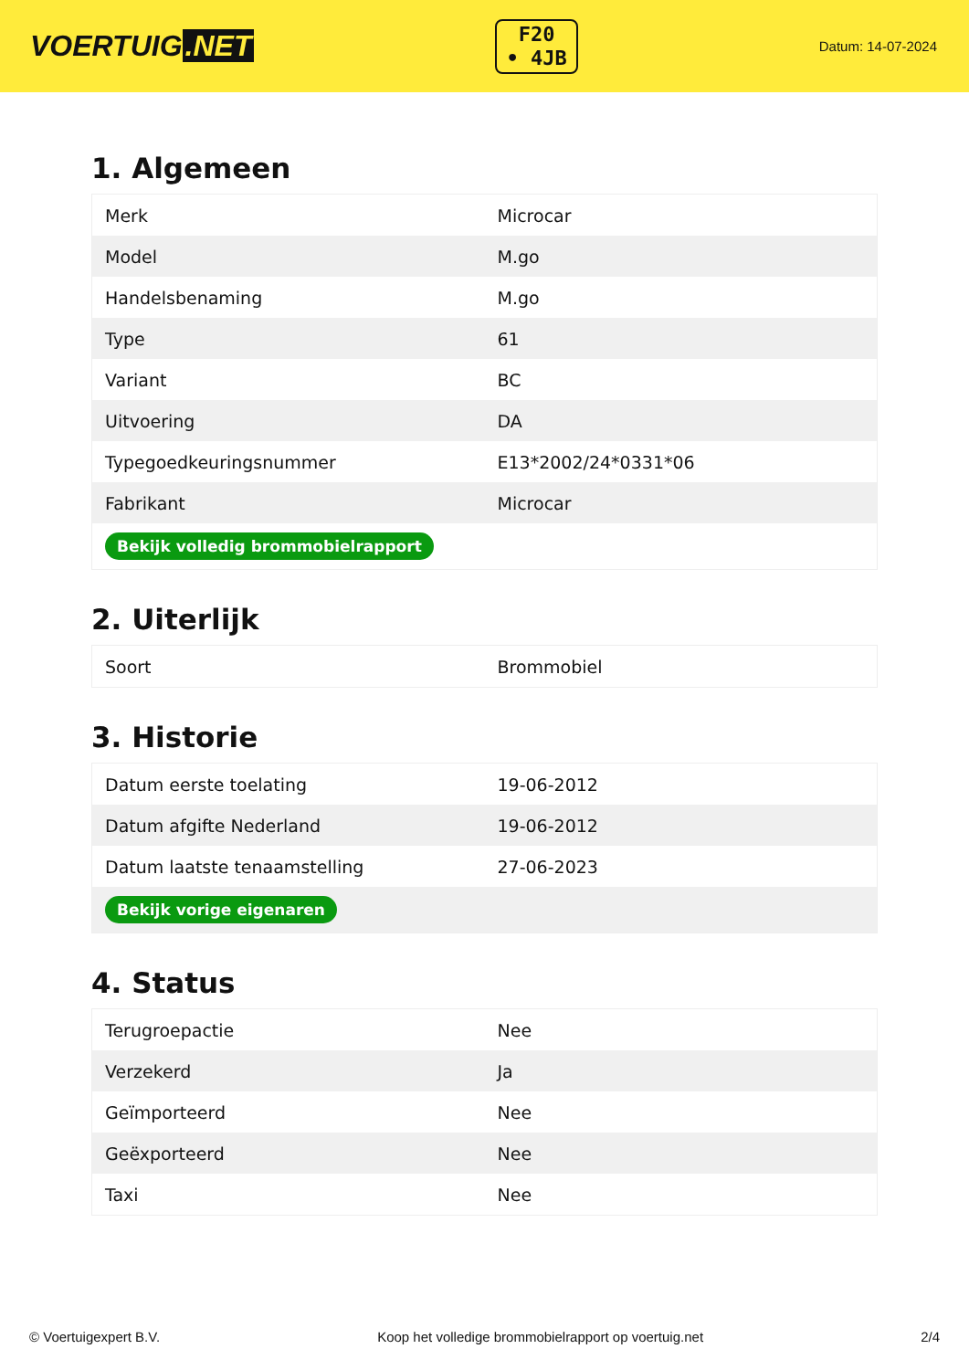VOERTUIG.NET
F20
• 4JB
Datum: 14-07-2024
1. Algemeen
| Merk | Microcar |
| Model | M.go |
| Handelsbenaming | M.go |
| Type | 61 |
| Variant | BC |
| Uitvoering | DA |
| Typegoedkeuringsnummer | E13*2002/24*0331*06 |
| Fabrikant | Microcar |
| Bekijk volledig brommobielrapport | |
2. Uiterlijk
| Soort | Brommobiel |
3. Historie
| Datum eerste toelating | 19-06-2012 |
| Datum afgifte Nederland | 19-06-2012 |
| Datum laatste tenaamstelling | 27-06-2023 |
| Bekijk vorige eigenaren | |
4. Status
| Terugroepactie | Nee |
| Verzekerd | Ja |
| Geïmporteerd | Nee |
| Geëxporteerd | Nee |
| Taxi | Nee |
© Voertuigexpert B.V. Koop het volledige brommobielrapport op voertuig.net 2/4